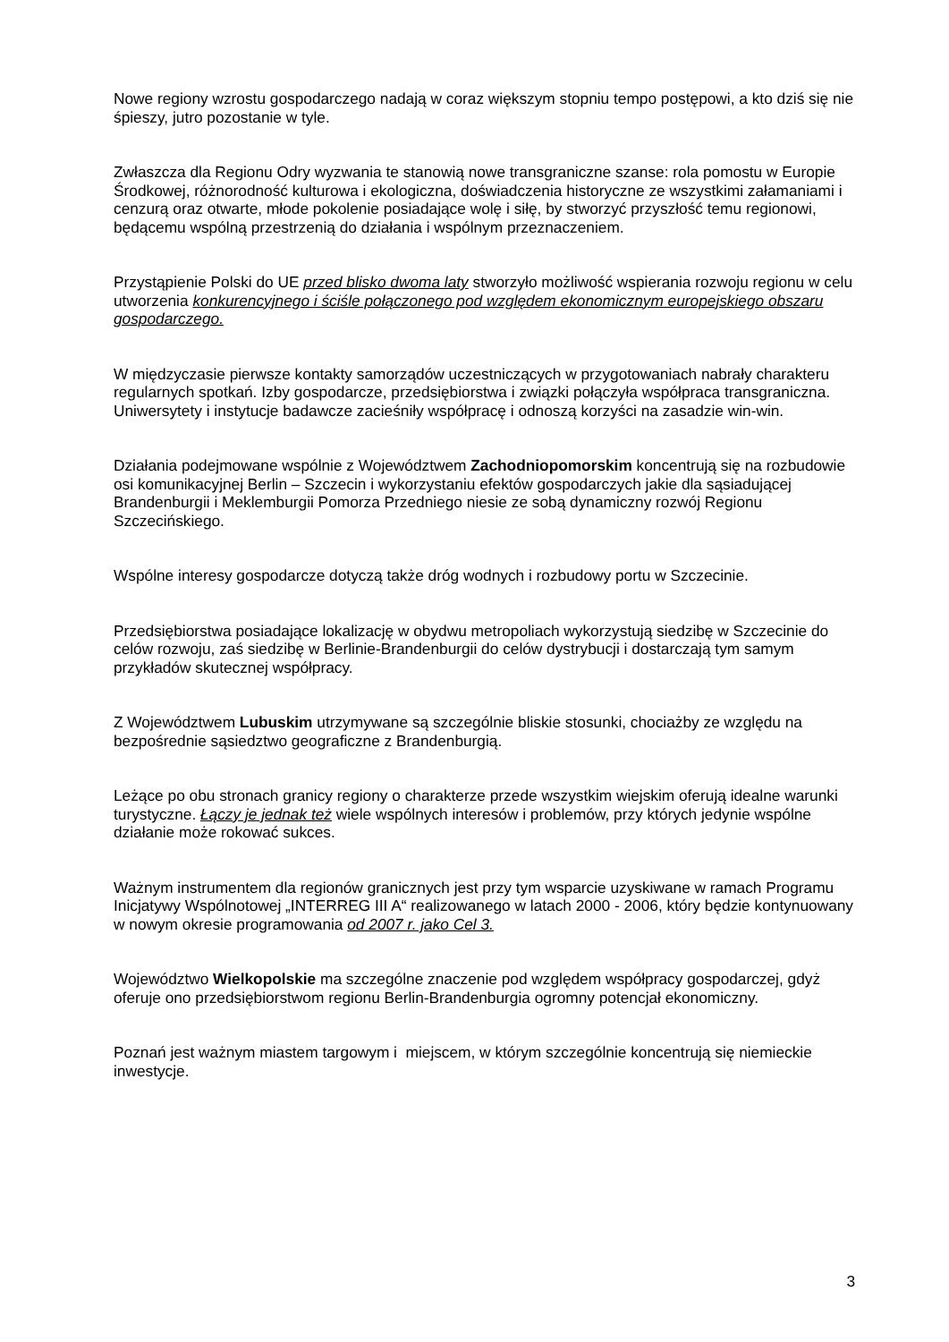Nowe regiony wzrostu gospodarczego nadają w coraz większym stopniu tempo postępowi, a kto dziś się nie śpieszy, jutro pozostanie w tyle.
Zwłaszcza dla Regionu Odry wyzwania te stanowią nowe transgraniczne szanse: rola pomostu w Europie Środkowej, różnorodność kulturowa i ekologiczna, doświadczenia historyczne ze wszystkimi załamaniami i cenzurą oraz otwarte, młode pokolenie posiadające wolę i siłę, by stworzyć przyszłość temu regionowi, będącemu wspólną przestrzenią do działania i wspólnym przeznaczeniem.
Przystąpienie Polski do UE przed blisko dwoma laty stworzyło możliwość wspierania rozwoju regionu w celu utworzenia konkurencyjnego i ściśle połączonego pod względem ekonomicznym europejskiego obszaru gospodarczego.
W międzyczasie pierwsze kontakty samorządów uczestniczących w przygotowaniach nabrały charakteru regularnych spotkań. Izby gospodarcze, przedsiębiorstwa i związki połączyła współpraca transgraniczna. Uniwersytety i instytucje badawcze zacieśniły współpracę i odnoszą korzyści na zasadzie win-win.
Działania podejmowane wspólnie z Województwem Zachodniopomorskim koncentrują się na rozbudowie osi komunikacyjnej Berlin – Szczecin i wykorzystaniu efektów gospodarczych jakie dla sąsiadującej Brandenburgii i Meklemburgii Pomorza Przedniego niesie ze sobą dynamiczny rozwój Regionu Szczecińskiego.
Wspólne interesy gospodarcze dotyczą także dróg wodnych i rozbudowy portu w Szczecinie.
Przedsiębiorstwa posiadające lokalizację w obydwu metropoliach wykorzystują siedzibę w Szczecinie do celów rozwoju, zaś siedzibę w Berlinie-Brandenburgii do celów dystrybucji i dostarczają tym samym przykładów skutecznej współpracy.
Z Województwem Lubuskim utrzymywane są szczególnie bliskie stosunki, chociażby ze względu na bezpośrednie sąsiedztwo geograficzne z Brandenburgią.
Leżące po obu stronach granicy regiony o charakterze przede wszystkim wiejskim oferują idealne warunki turystyczne. Łączy je jednak też wiele wspólnych interesów i problemów, przy których jedynie wspólne działanie może rokować sukces.
Ważnym instrumentem dla regionów granicznych jest przy tym wsparcie uzyskiwane w ramach Programu Inicjatywy Wspólnotowej „INTERREG III A“ realizowanego w latach 2000 - 2006, który będzie kontynuowany w nowym okresie programowania od 2007 r. jako Cel 3.
Województwo Wielkopolskie ma szczególne znaczenie pod względem współpracy gospodarczej, gdyż oferuje ono przedsiębiorstwom regionu Berlin-Brandenburgia ogromny potencjał ekonomiczny.
Poznań jest ważnym miastem targowym i miejscem, w którym szczególnie koncentrują się niemieckie inwestycje.
3